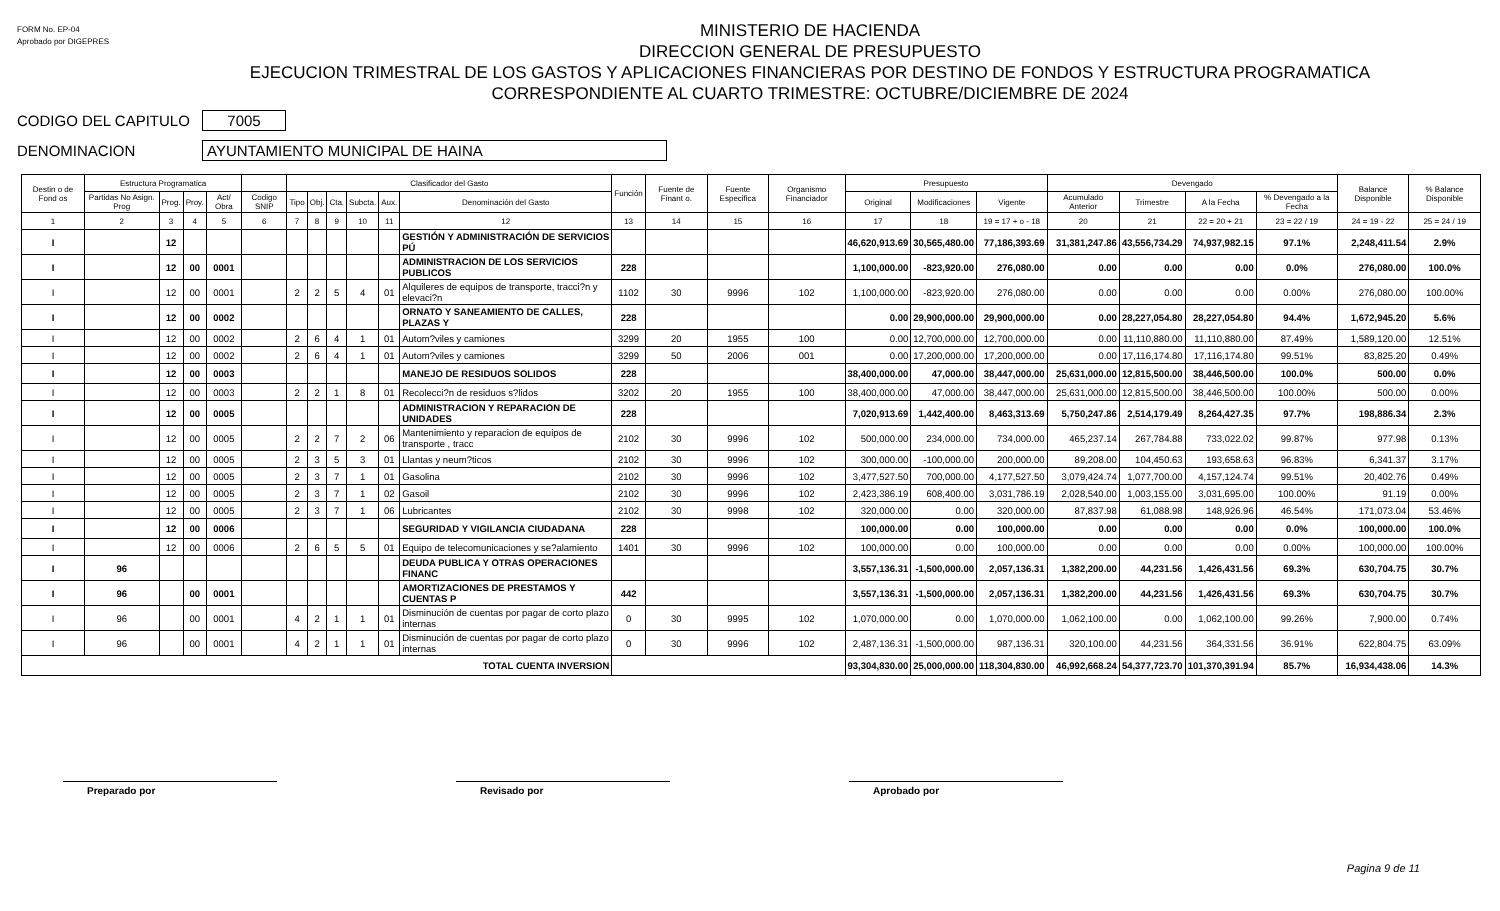FORM No. EP-04
Aprobado por DIGEPRES
MINISTERIO DE HACIENDA
DIRECCION GENERAL DE PRESUPUESTO
EJECUCION TRIMESTRAL DE LOS GASTOS Y APLICACIONES FINANCIERAS POR DESTINO DE FONDOS Y ESTRUCTURA PROGRAMATICA
CORRESPONDIENTE AL CUARTO TRIMESTRE: OCTUBRE/DICIEMBRE DE 2024
CODIGO DEL CAPITULO 7005
DENOMINACION AYUNTAMIENTO MUNICIPAL DE HAINA
| Destin o de Fond os | Estructura Programatica | | | | | Clasificador del Gasto | | | | | | Función | Fuente de Finant o. | Fuente Especifica | Organismo Financiador | Presupuesto | | | Devengado | | | | Balance Disponible | % Balance Disponible |
| --- | --- | --- | --- | --- | --- | --- | --- | --- | --- | --- | --- | --- | --- | --- | --- | --- | --- | --- | --- | --- | --- | --- | --- | --- |
| | Partidas No Asign. Prog | Prog. | Proy. | Act/ Obra | Codigo SNIP | Tipo | Obj. | Cta. | Subcta. | Aux. | Denominación del Gasto | | | | | Original | Modificaciones | Vigente | Acumulado Anterior | Trimestre | A la Fecha | % Devengado a la Fecha | | |
| 1 | 2 | 3 | 4 | 5 | 6 | 7 | 8 | 9 | 10 | 11 | 12 | 13 | 14 | 15 | 16 | 17 | 18 | 19 = 17 + o - 18 | 20 | 21 | 22 = 20 + 21 | 23 = 22 / 19 | 24 = 19 - 22 | 25 = 24 / 19 |
| I | | 12 | | | | | | | | | GESTIÓN Y ADMINISTRACIÓN DE SERVICIOS PÚ | | | | | 46,620,913.69 | 30,565,480.00 | 77,186,393.69 | 31,381,247.86 | 43,556,734.29 | 74,937,982.15 | 97.1% | 2,248,411.54 | 2.9% |
| I | | 12 | 00 | 0001 | | | | | | | ADMINISTRACION DE LOS SERVICIOS PUBLICOS | 228 | | | | 1,100,000.00 | -823,920.00 | 276,080.00 | 0.00 | 0.00 | 0.00 | 0.0% | 276,080.00 | 100.0% |
| I | | 12 | 00 | 0001 | | 2 | 2 | 5 | 4 | 01 | Alquileres de equipos de transporte, tracci?n y elevaci?n | 1102 | 30 | 9996 | 102 | 1,100,000.00 | -823,920.00 | 276,080.00 | 0.00 | 0.00 | 0.00 | 0.00% | 276,080.00 | 100.00% |
| I | | 12 | 00 | 0002 | | | | | | | ORNATO Y SANEAMIENTO DE CALLES, PLAZAS Y | 228 | | | | 0.00 | 29,900,000.00 | 29,900,000.00 | 0.00 | 28,227,054.80 | 28,227,054.80 | 94.4% | 1,672,945.20 | 5.6% |
| I | | 12 | 00 | 0002 | | 2 | 6 | 4 | 1 | 01 | Autom?viles y camiones | 3299 | 20 | 1955 | 100 | 0.00 | 12,700,000.00 | 12,700,000.00 | 0.00 | 11,110,880.00 | 11,110,880.00 | 87.49% | 1,589,120.00 | 12.51% |
| I | | 12 | 00 | 0002 | | 2 | 6 | 4 | 1 | 01 | Autom?viles y camiones | 3299 | 50 | 2006 | 001 | 0.00 | 17,200,000.00 | 17,200,000.00 | 0.00 | 17,116,174.80 | 17,116,174.80 | 99.51% | 83,825.20 | 0.49% |
| I | | 12 | 00 | 0003 | | | | | | | MANEJO DE RESIDUOS SOLIDOS | 228 | | | | 38,400,000.00 | 47,000.00 | 38,447,000.00 | 25,631,000.00 | 12,815,500.00 | 38,446,500.00 | 100.0% | 500.00 | 0.0% |
| I | | 12 | 00 | 0003 | | 2 | 2 | 1 | 8 | 01 | Recolecci?n de residuos s?lidos | 3202 | 20 | 1955 | 100 | 38,400,000.00 | 47,000.00 | 38,447,000.00 | 25,631,000.00 | 12,815,500.00 | 38,446,500.00 | 100.00% | 500.00 | 0.00% |
| I | | 12 | 00 | 0005 | | | | | | | ADMINISTRACION Y REPARACION DE UNIDADES | 228 | | | | 7,020,913.69 | 1,442,400.00 | 8,463,313.69 | 5,750,247.86 | 2,514,179.49 | 8,264,427.35 | 97.7% | 198,886.34 | 2.3% |
| I | | 12 | 00 | 0005 | | 2 | 2 | 7 | 2 | 06 | Mantenimiento y reparacion de equipos de transporte , tracc | 2102 | 30 | 9996 | 102 | 500,000.00 | 234,000.00 | 734,000.00 | 465,237.14 | 267,784.88 | 733,022.02 | 99.87% | 977.98 | 0.13% |
| I | | 12 | 00 | 0005 | | 2 | 3 | 5 | 3 | 01 | Llantas y neum?ticos | 2102 | 30 | 9996 | 102 | 300,000.00 | -100,000.00 | 200,000.00 | 89,208.00 | 104,450.63 | 193,658.63 | 96.83% | 6,341.37 | 3.17% |
| I | | 12 | 00 | 0005 | | 2 | 3 | 7 | 1 | 01 | Gasolina | 2102 | 30 | 9996 | 102 | 3,477,527.50 | 700,000.00 | 4,177,527.50 | 3,079,424.74 | 1,077,700.00 | 4,157,124.74 | 99.51% | 20,402.76 | 0.49% |
| I | | 12 | 00 | 0005 | | 2 | 3 | 7 | 1 | 02 | Gasoil | 2102 | 30 | 9996 | 102 | 2,423,386.19 | 608,400.00 | 3,031,786.19 | 2,028,540.00 | 1,003,155.00 | 3,031,695.00 | 100.00% | 91.19 | 0.00% |
| I | | 12 | 00 | 0005 | | 2 | 3 | 7 | 1 | 06 | Lubricantes | 2102 | 30 | 9998 | 102 | 320,000.00 | 0.00 | 320,000.00 | 87,837.98 | 61,088.98 | 148,926.96 | 46.54% | 171,073.04 | 53.46% |
| I | | 12 | 00 | 0006 | | | | | | | SEGURIDAD Y VIGILANCIA CIUDADANA | 228 | | | | 100,000.00 | 0.00 | 100,000.00 | 0.00 | 0.00 | 0.00 | 0.0% | 100,000.00 | 100.0% |
| I | | 12 | 00 | 0006 | | 2 | 6 | 5 | 5 | 01 | Equipo de telecomunicaciones y se?alamiento | 1401 | 30 | 9996 | 102 | 100,000.00 | 0.00 | 100,000.00 | 0.00 | 0.00 | 0.00 | 0.00% | 100,000.00 | 100.00% |
| I | 96 | | | | | | | | | | DEUDA PUBLICA Y OTRAS OPERACIONES FINANC | | | | | 3,557,136.31 | -1,500,000.00 | 2,057,136.31 | 1,382,200.00 | 44,231.56 | 1,426,431.56 | 69.3% | 630,704.75 | 30.7% |
| I | 96 | | 00 | 0001 | | | | | | | AMORTIZACIONES DE PRESTAMOS Y CUENTAS P | 442 | | | | 3,557,136.31 | -1,500,000.00 | 2,057,136.31 | 1,382,200.00 | 44,231.56 | 1,426,431.56 | 69.3% | 630,704.75 | 30.7% |
| I | 96 | | 00 | 0001 | | 4 | 2 | 1 | 1 | 01 | Disminución de cuentas por pagar de corto plazo internas | 0 | 30 | 9995 | 102 | 1,070,000.00 | 0.00 | 1,070,000.00 | 1,062,100.00 | 0.00 | 1,062,100.00 | 99.26% | 7,900.00 | 0.74% |
| I | 96 | | 00 | 0001 | | 4 | 2 | 1 | 1 | 01 | Disminución de cuentas por pagar de corto plazo internas | 0 | 30 | 9996 | 102 | 2,487,136.31 | -1,500,000.00 | 987,136.31 | 320,100.00 | 44,231.56 | 364,331.56 | 36.91% | 622,804.75 | 63.09% |
| TOTAL CUENTA INVERSION | | | | | | | | | | | | | | | | 93,304,830.00 | 25,000,000.00 | 118,304,830.00 | 46,992,668.24 | 54,377,723.70 | 101,370,391.94 | 85.7% | 16,934,438.06 | 14.3% |
Preparado por Revisado por Aprobado por
Pagina 9 de 11